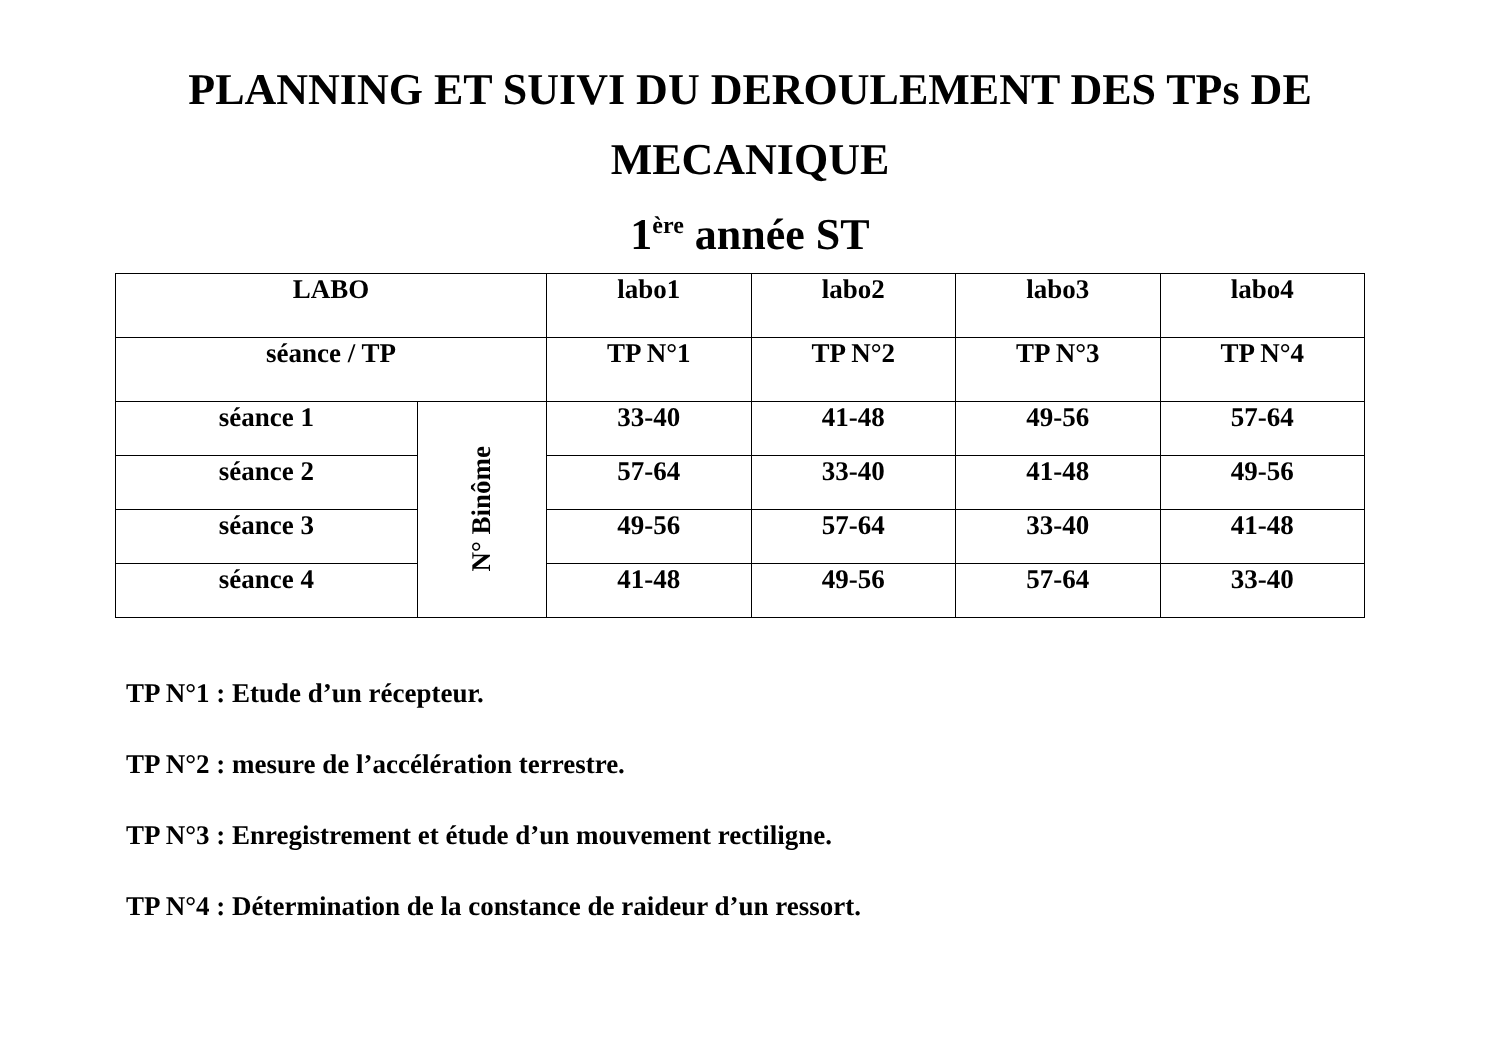PLANNING ET SUIVI DU DEROULEMENT DES TPs DE
MECANIQUE
1<sup>ère</sup> année ST
| LABO | | labo1 | labo2 | labo3 | labo4 |
| séance / TP | | TP N°1 | TP N°2 | TP N°3 | TP N°4 |
| séance 1 | N° Binôme | 33-40 | 41-48 | 49-56 | 57-64 |
| séance 2 | | 57-64 | 33-40 | 41-48 | 49-56 |
| séance 3 | | 49-56 | 57-64 | 33-40 | 41-48 |
| séance 4 | | 41-48 | 49-56 | 57-64 | 33-40 |
TP N°1 : Etude d’un récepteur.
TP N°2 : mesure de l’accélération terrestre.
TP N°3 : Enregistrement et étude d’un mouvement rectiligne.
TP N°4 : Détermination de la constance de raideur d’un ressort.